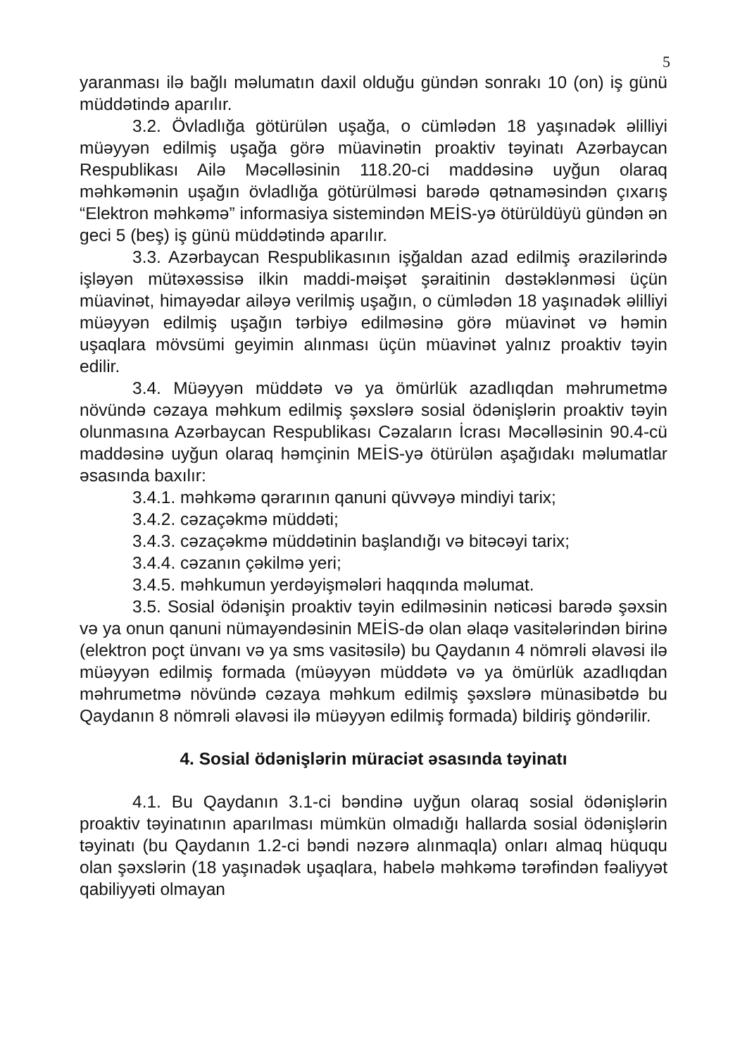5
yaranması ilə bağlı məlumatın daxil olduğu gündən sonrakı 10 (on) iş günü müddətində aparılır.
3.2. Övladlığa götürülən uşağa, o cümlədən 18 yaşınadək əlilliyi müəyyən edilmiş uşağa görə müavinətin proaktiv təyinatı Azərbaycan Respublikası Ailə Məcəlləsinin 118.20-ci maddəsinə uyğun olaraq məhkəmənin uşağın övladlığa götürülməsi barədə qətnaməsindən çıxarış “Elektron məhkəmə” informasiya sistemindən MEİS-yə ötürüldüyü gündən ən geci 5 (beş) iş günü müddətində aparılır.
3.3. Azərbaycan Respublikasının işğaldan azad edilmiş ərazilərində işləyən mütəxəssisə ilkin maddi-məişət şəraitinin dəstəklənməsi üçün müavinət, himayədar ailəyə verilmiş uşağın, o cümlədən 18 yaşınadək əlilliyi müəyyən edilmiş uşağın tərbiyə edilməsinə görə müavinət və həmin uşaqlara mövsümi geyimin alınması üçün müavinət yalnız proaktiv təyin edilir.
3.4. Müəyyən müddətə və ya ömürlük azadlıqdan məhrumetmə növündə cəzaya məhkum edilmiş şəxslərə sosial ödənişlərin proaktiv təyin olunmasına Azərbaycan Respublikası Cəzaların İcrası Məcəlləsinin 90.4-cü maddəsinə uyğun olaraq həmçinin MEİS-yə ötürülən aşağıdakı məlumatlar əsasında baxılır:
3.4.1. məhkəmə qərarının qanuni qüvvəyə mindiyi tarix;
3.4.2. cəzaçəkmə müddəti;
3.4.3. cəzaçəkmə müddətinin başlandığı və bitəcəyi tarix;
3.4.4. cəzanın çəkilmə yeri;
3.4.5. məhkumun yerdəyişmələri haqqında məlumat.
3.5. Sosial ödənişin proaktiv təyin edilməsinin nəticəsi barədə şəxsin və ya onun qanuni nümayəndəsinin MEİS-də olan əlaqə vasitələrindən birinə (elektron poçt ünvanı və ya sms vasitəsilə) bu Qaydanın 4 nömrəli əlavəsi ilə müəyyən edilmiş formada (müəyyən müddətə və ya ömürlük azadlıqdan məhrumetmə növündə cəzaya məhkum edilmiş şəxslərə münasibətdə bu Qaydanın 8 nömrəli əlavəsi ilə müəyyən edilmiş formada) bildiriş göndərilir.
4. Sosial ödənişlərin müraciət əsasında təyinatı
4.1. Bu Qaydanın 3.1-ci bəndinə uyğun olaraq sosial ödənişlərin proaktiv təyinatının aparılması mümkün olmadığı hallarda sosial ödənişlərin təyinatı (bu Qaydanın 1.2-ci bəndi nəzərə alınmaqla) onları almaq hüququ olan şəxslərin (18 yaşınadək uşaqlara, habelə məhkəmə tərəfindən fəaliyyət qabiliyyəti olmayan